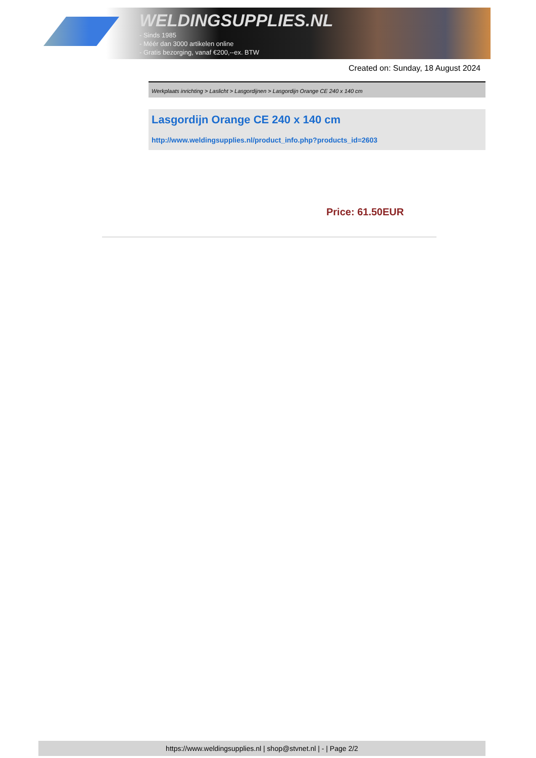WELDINGSUPPLIES.NL
- Sinds 1985
- Méér dan 3000 artikelen online
- Gratis bezorging, vanaf €200,--ex. BTW
Created on: Sunday, 18 August 2024
Werkplaats inrichting > Laslicht > Lasgordijnen > Lasgordijn Orange CE 240 x 140 cm
Lasgordijn Orange CE 240 x 140 cm
http://www.weldingsupplies.nl/product_info.php?products_id=2603
Price: 61.50EUR
https://www.weldingsupplies.nl | shop@stvnet.nl | - | Page 2/2